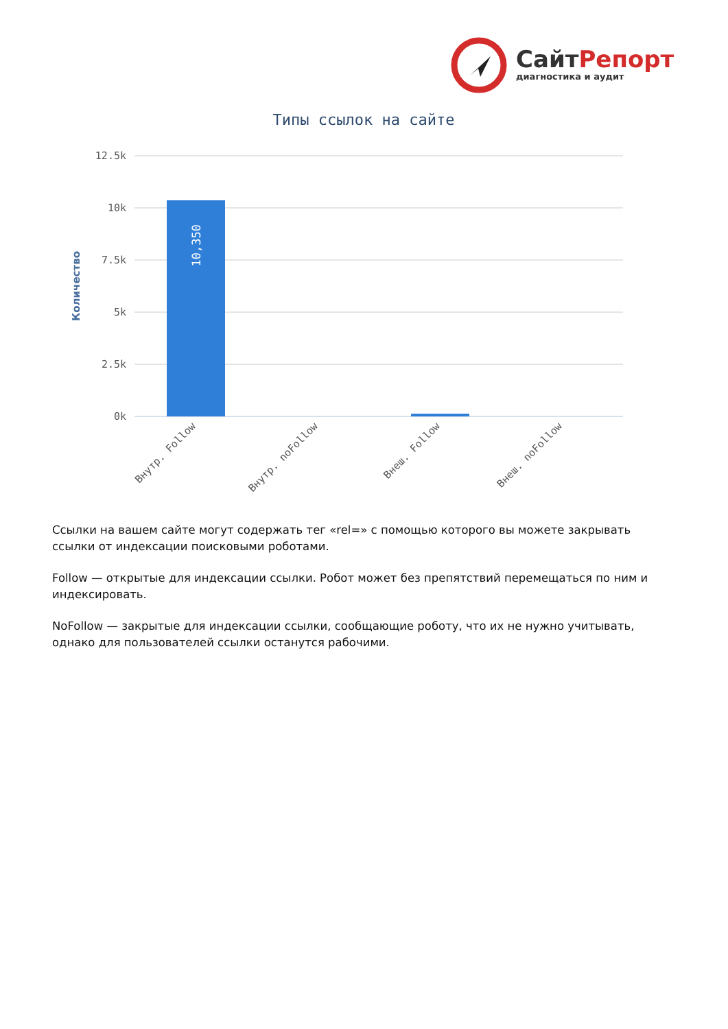СайтРепорт
диагностика и аудит
Типы ссылок на сайте
12.5k
10k
7.5k
5k
2.5k
0k
Количество
10,350
Внутр. Follow
Внутр. noFollow
Внеш. Follow
Внеш. noFollow
Ссылки на вашем сайте могут содержать тег «rel=» с помощью которого вы можете закрывать ссылки от индексации поисковыми роботами.
Follow — открытые для индексации ссылки. Робот может без препятствий перемещаться по ним и индексировать.
NoFollow — закрытые для индексации ссылки, сообщающие роботу, что их не нужно учитывать, однако для пользователей ссылки останутся рабочими.